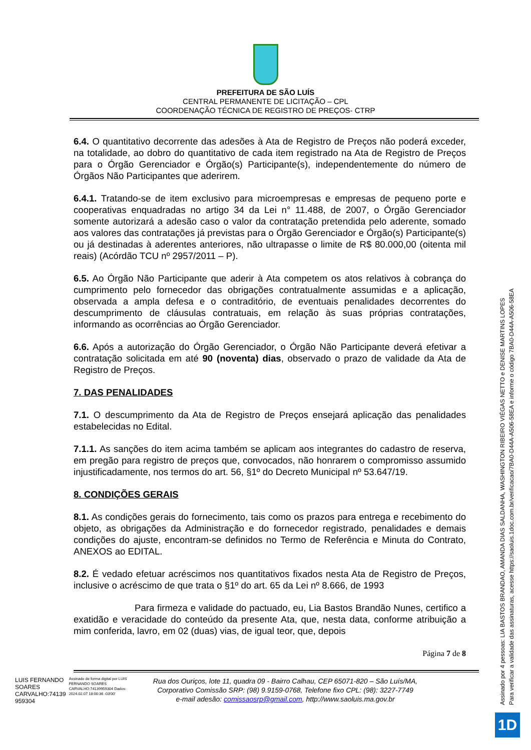PREFEITURA DE SÃO LUÍS
CENTRAL PERMANENTE DE LICITAÇÃO – CPL
COORDENAÇÃO TÉCNICA DE REGISTRO DE PREÇOS- CTRP
6.4. O quantitativo decorrente das adesões à Ata de Registro de Preços não poderá exceder, na totalidade, ao dobro do quantitativo de cada item registrado na Ata de Registro de Preços para o Órgão Gerenciador e Órgão(s) Participante(s), independentemente do número de Órgãos Não Participantes que aderirem.
6.4.1. Tratando-se de item exclusivo para microempresas e empresas de pequeno porte e cooperativas enquadradas no artigo 34 da Lei n° 11.488, de 2007, o Órgão Gerenciador somente autorizará a adesão caso o valor da contratação pretendida pelo aderente, somado aos valores das contratações já previstas para o Órgão Gerenciador e Órgão(s) Participante(s) ou já destinadas à aderentes anteriores, não ultrapasse o limite de R$ 80.000,00 (oitenta mil reais) (Acórdão TCU nº 2957/2011 – P).
6.5. Ao Órgão Não Participante que aderir à Ata competem os atos relativos à cobrança do cumprimento pelo fornecedor das obrigações contratualmente assumidas e a aplicação, observada a ampla defesa e o contraditório, de eventuais penalidades decorrentes do descumprimento de cláusulas contratuais, em relação às suas próprias contratações, informando as ocorrências ao Órgão Gerenciador.
6.6. Após a autorização do Órgão Gerenciador, o Órgão Não Participante deverá efetivar a contratação solicitada em até 90 (noventa) dias, observado o prazo de validade da Ata de Registro de Preços.
7. DAS PENALIDADES
7.1. O descumprimento da Ata de Registro de Preços ensejará aplicação das penalidades estabelecidas no Edital.
7.1.1. As sanções do item acima também se aplicam aos integrantes do cadastro de reserva, em pregão para registro de preços que, convocados, não honrarem o compromisso assumido injustificadamente, nos termos do art. 56, §1º do Decreto Municipal nº 53.647/19.
8. CONDIÇÕES GERAIS
8.1. As condições gerais do fornecimento, tais como os prazos para entrega e recebimento do objeto, as obrigações da Administração e do fornecedor registrado, penalidades e demais condições do ajuste, encontram-se definidos no Termo de Referência e Minuta do Contrato, ANEXOS ao EDITAL.
8.2. É vedado efetuar acréscimos nos quantitativos fixados nesta Ata de Registro de Preços, inclusive o acréscimo de que trata o §1º do art. 65 da Lei nº 8.666, de 1993
Para firmeza e validade do pactuado, eu, Lia Bastos Brandão Nunes, certifico a exatidão e veracidade do conteúdo da presente Ata, que, nesta data, conforme atribuição a mim conferida, lavro, em 02 (duas) vias, de igual teor, que, depois
Página 7 de 8
LUIS FERNANDO
SOARES
CARVALHO:74139
959304
Assinado de forma digital por LUIS FERNANDO SOARES CARVALHO:74139959304 Dados: 2024.02.07 18:00:36 -03'00'
Rua dos Ouriços, lote 11, quadra 09 - Bairro Calhau, CEP 65071-820 – São Luís/MA,
Corporativo Comissão SRP: (98) 9.9159-0768, Telefone fixo CPL: (98): 3227-7749
e-mail adesão: comissaosrp@gmail.com, http://www.saoluis.ma.gov.br
Assinado por 4 pessoas: LIA BASTOS BRANDAO, AMANDA DIAS SALDANHA, WASHINGTON RIBEIRO VIÉGAS NETTO e DENISE MARTINS LOPES
Para verificar a validade das assinaturas, acesse https://saoluis.1doc.com.br/verificacao/7BA0-D44A-A506-58EA e informe o código 7BA0-D44A-A506-58EA
1D